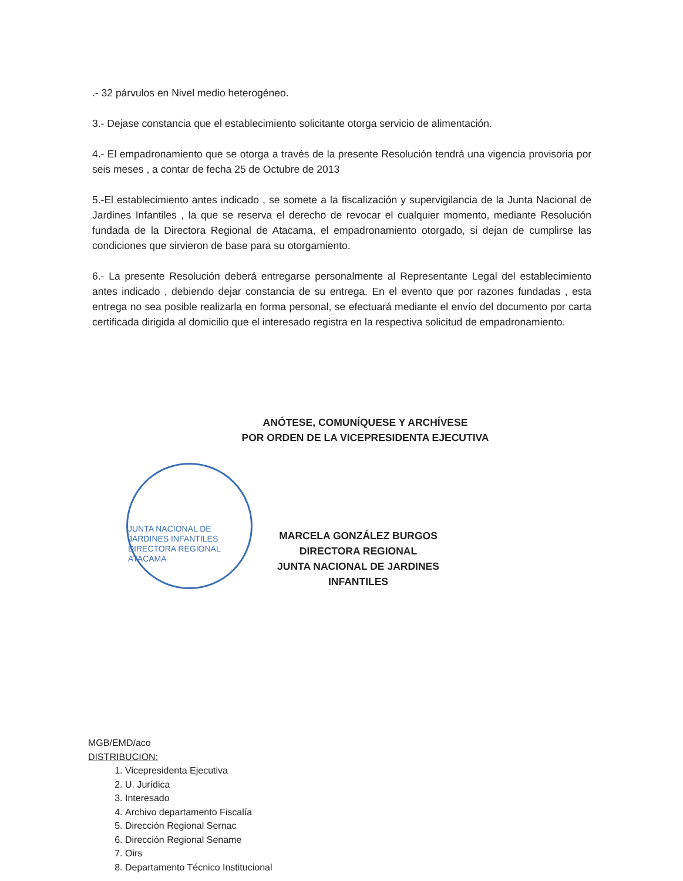.- 32 párvulos en Nivel medio heterogéneo.
3.- Dejase constancia que el establecimiento solicitante otorga servicio de alimentación.
4.- El empadronamiento que se otorga a través de la presente Resolución tendrá una vigencia provisoria por seis meses , a contar de fecha 25 de Octubre de 2013
5.-El establecimiento antes indicado , se somete a la fiscalización y supervigilancia de la Junta Nacional de Jardines Infantiles , la que se reserva el derecho de revocar el cualquier momento, mediante Resolución fundada de la Directora Regional de Atacama, el empadronamiento otorgado, si dejan de cumplirse las condiciones que sirvieron de base para su otorgamiento.
6.- La presente Resolución deberá entregarse personalmente al Representante Legal del establecimiento antes indicado , debiendo dejar constancia de su entrega. En el evento que por razones fundadas , esta entrega no sea posible realizarla en forma personal, se efectuará mediante el envío del documento por carta certificada dirigida al domicilio que el interesado registra en la respectiva solicitud de empadronamiento.
ANÓTESE, COMUNÍQUESE Y ARCHÍVESE
POR ORDEN DE LA VICEPRESIDENTA EJECUTIVA
JUNTA NACIONAL DE JARDINES INFANTILES
DIRECTORA REGIONAL
ATACAMA
MARCELA GONZÁLEZ BURGOS
DIRECTORA REGIONAL
JUNTA NACIONAL DE JARDINES INFANTILES
MGB/EMD/aco
DISTRIBUCION:
1. Vicepresidenta Ejecutiva
2. U. Jurídica
3. Interesado
4. Archivo departamento Fiscalía
5. Dirección Regional Sernac
6. Dirección Regional Sename
7. Oirs
8. Departamento Técnico Institucional